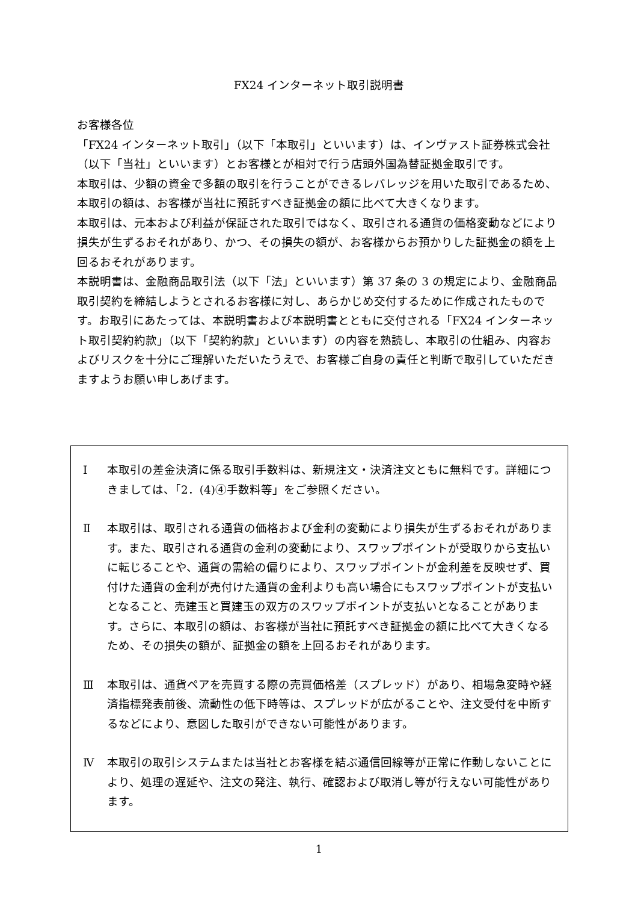FX24 インターネット取引説明書
お客様各位
「FX24 インターネット取引」（以下「本取引」といいます）は、インヴァスト証券株式会社（以下「当社」といいます）とお客様とが相対で行う店頭外国為替証拠金取引です。
本取引は、少額の資金で多額の取引を行うことができるレバレッジを用いた取引であるため、本取引の額は、お客様が当社に預託すべき証拠金の額に比べて大きくなります。
本取引は、元本および利益が保証された取引ではなく、取引される通貨の価格変動などにより損失が生ずるおそれがあり、かつ、その損失の額が、お客様からお預かりした証拠金の額を上回るおそれがあります。
本説明書は、金融商品取引法（以下「法」といいます）第 37 条の 3 の規定により、金融商品取引契約を締結しようとされるお客様に対し、あらかじめ交付するために作成されたものです。お取引にあたっては、本説明書および本説明書とともに交付される「FX24 インターネット取引契約約款」（以下「契約約款」といいます）の内容を熟読し、本取引の仕組み、内容およびリスクを十分にご理解いただいたうえで、お客様ご自身の責任と判断で取引していただきますようお願い申しあげます。
Ⅰ 本取引の差金決済に係る取引手数料は、新規注文・決済注文ともに無料です。詳細につきましては、「2．(4)④手数料等」をご参照ください。
Ⅱ 本取引は、取引される通貨の価格および金利の変動により損失が生ずるおそれがあります。また、取引される通貨の金利の変動により、スワップポイントが受取りから支払いに転じることや、通貨の需給の偏りにより、スワップポイントが金利差を反映せず、買付けた通貨の金利が売付けた通貨の金利よりも高い場合にもスワップポイントが支払いとなること、売建玉と買建玉の双方のスワップポイントが支払いとなることがあります。さらに、本取引の額は、お客様が当社に預託すべき証拠金の額に比べて大きくなるため、その損失の額が、証拠金の額を上回るおそれがあります。
Ⅲ 本取引は、通貨ペアを売買する際の売買価格差（スプレッド）があり、相場急変時や経済指標発表前後、流動性の低下時等は、スプレッドが広がることや、注文受付を中断するなどにより、意図した取引ができない可能性があります。
Ⅳ 本取引の取引システムまたは当社とお客様を結ぶ通信回線等が正常に作動しないことにより、処理の遅延や、注文の発注、執行、確認および取消し等が行えない可能性があります。
1